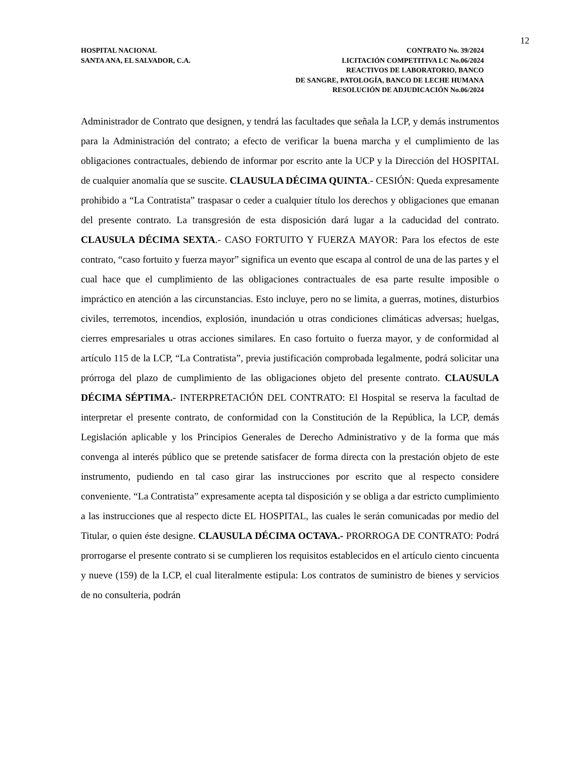12
HOSPITAL NACIONAL
SANTA ANA, EL SALVADOR, C.A.
CONTRATO No. 39/2024
LICITACIÓN COMPETITIVA LC No.06/2024
REACTIVOS DE LABORATORIO, BANCO
DE SANGRE, PATOLOGÍA, BANCO DE LECHE HUMANA
RESOLUCIÓN DE ADJUDICACIÓN No.06/2024
Administrador de Contrato que designen, y tendrá las facultades que señala la LCP, y demás instrumentos para la Administración del contrato; a efecto de verificar la buena marcha y el cumplimiento de las obligaciones contractuales, debiendo de informar por escrito ante la UCP y la Dirección del HOSPITAL de cualquier anomalía que se suscite. CLAUSULA DÉCIMA QUINTA.- CESIÓN: Queda expresamente prohibido a “La Contratista” traspasar o ceder a cualquier título los derechos y obligaciones que emanan del presente contrato. La transgresión de esta disposición dará lugar a la caducidad del contrato. CLAUSULA DÉCIMA SEXTA.- CASO FORTUITO Y FUERZA MAYOR: Para los efectos de este contrato, “caso fortuito y fuerza mayor” significa un evento que escapa al control de una de las partes y el cual hace que el cumplimiento de las obligaciones contractuales de esa parte resulte imposible o impráctico en atención a las circunstancias. Esto incluye, pero no se limita, a guerras, motines, disturbios civiles, terremotos, incendios, explosión, inundación u otras condiciones climáticas adversas; huelgas, cierres empresariales u otras acciones similares. En caso fortuito o fuerza mayor, y de conformidad al artículo 115 de la LCP, “La Contratista”, previa justificación comprobada legalmente, podrá solicitar una prórroga del plazo de cumplimiento de las obligaciones objeto del presente contrato. CLAUSULA DÉCIMA SÉPTIMA.- INTERPRETACIÓN DEL CONTRATO: El Hospital se reserva la facultad de interpretar el presente contrato, de conformidad con la Constitución de la República, la LCP, demás Legislación aplicable y los Principios Generales de Derecho Administrativo y de la forma que más convenga al interés público que se pretende satisfacer de forma directa con la prestación objeto de este instrumento, pudiendo en tal caso girar las instrucciones por escrito que al respecto considere conveniente. “La Contratista” expresamente acepta tal disposición y se obliga a dar estricto cumplimiento a las instrucciones que al respecto dicte EL HOSPITAL, las cuales le serán comunicadas por medio del Titular, o quien éste designe. CLAUSULA DÉCIMA OCTAVA.- PRORROGA DE CONTRATO: Podrá prorrogarse el presente contrato si se cumplieren los requisitos establecidos en el artículo ciento cincuenta y nueve (159) de la LCP, el cual literalmente estipula: Los contratos de suministro de bienes y servicios de no consulteria, podrán